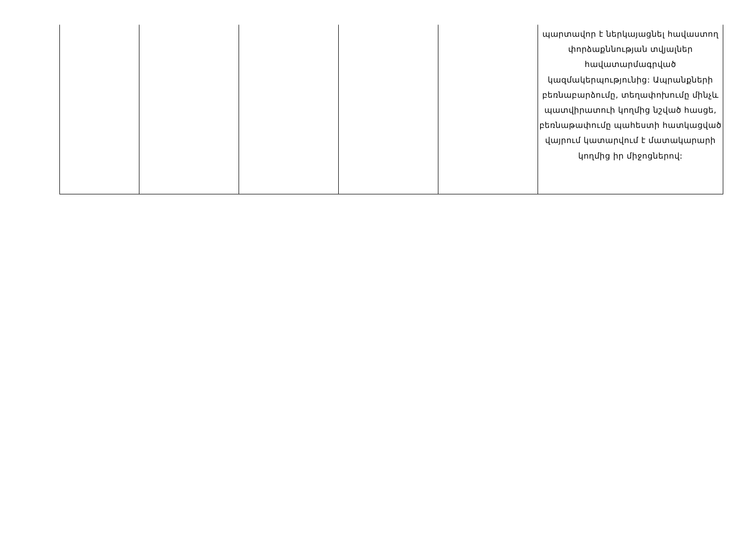| | | | | | պարտավոր է ներկայացնել հավաստող փորձաքննության տվյալներ հավատարմագրված կազմակերպությունից: Ապրանքների բեռնաբարձումը, տեղափոխումը մինչև պատվիրատուի կողմից նշված հասցե, բեռնաթափումը պահեստի հատկացված վայրում կատարվում է մատակարարի կողմից իր միջոցներով: |